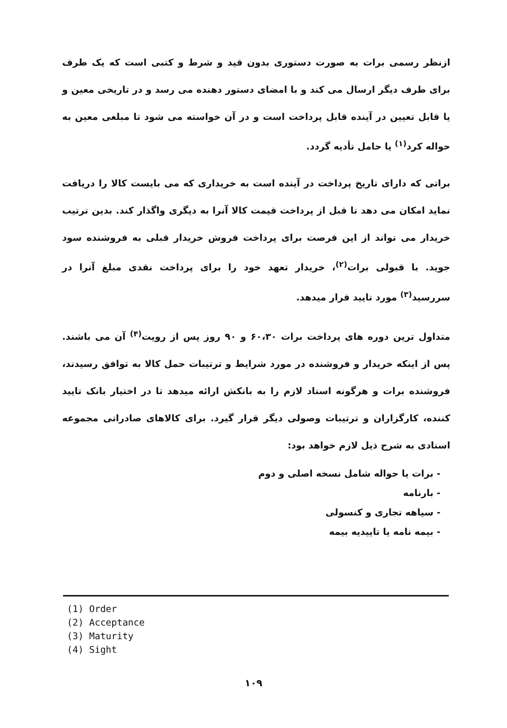ازنظر رسمی برات به صورت دستوری بدون قید و شرط و کتبی است که یک طرف برای طرف دیگر ارسال می کند و با امضای دستور دهنده می رسد و در تاریخی معین و یا قابل تعیین در آینده قابل پرداخت است و در آن خواسته می شود تا مبلغی معین به حواله کرد<sup>(۱)</sup> یا حامل تأدیه گردد.
براتی که دارای تاریخ پرداخت در آینده است به خریداری که می بایست کالا را دریافت نماید امکان می دهد تا قبل از پرداخت قیمت کالا آنرا به دیگری واگذار کند. بدین ترتیب خریدار می تواند از این فرصت برای پرداخت فروش خریدار قبلی به فروشنده سود جوید. با قبولی برات<sup>(۲)</sup>، خریدار تعهد خود را برای پرداخت نقدی مبلغ آنرا در سررسید<sup>(۳)</sup> مورد تایید قرار میدهد.
متداول ترین دوره های پرداخت برات ۶۰،۳۰ و ۹۰ روز پس از رویت<sup>(۴)</sup> آن می باشند. پس از اینکه خریدار و فروشنده در مورد شرایط و ترتیبات حمل کالا به توافق رسیدند، فروشنده برات و هرگونه اسناد لازم را به بانکش ارائه میدهد تا در اختیار بانک تایید کننده، کارگزاران و ترتیبات وصولی دیگر قرار گیرد. برای کالاهای صادراتی مجموعه اسنادی به شرح ذیل لازم خواهد بود:
- برات یا حواله شامل نسخه اصلی و دوم
- بارنامه
- سیاهه تجاری و کنسولی
- بیمه نامه یا تاییدیه بیمه
(1) Order
(2) Acceptance
(3) Maturity
(4) Sight
۱۰۹